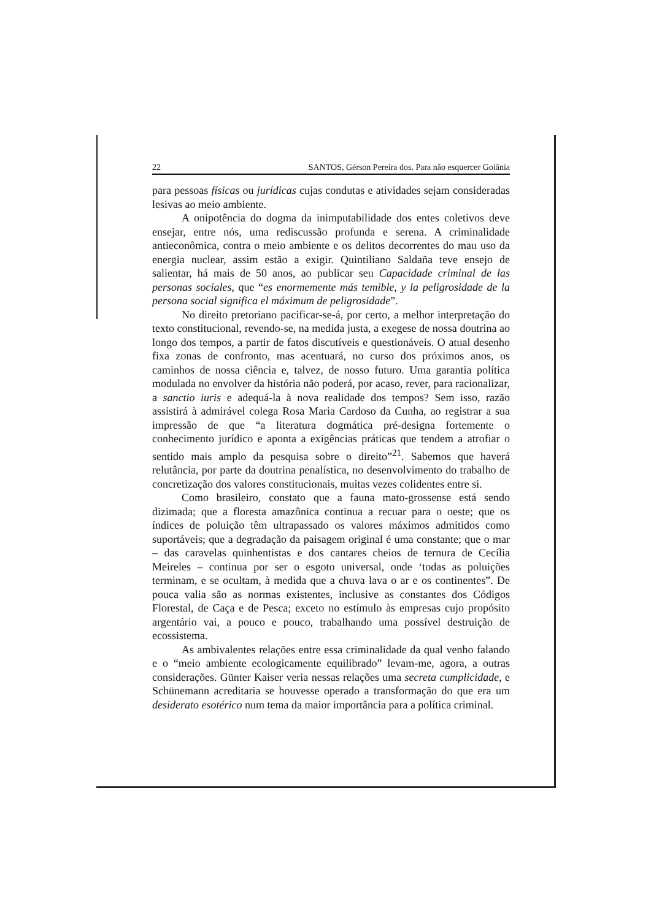22 SANTOS, Gérson Pereira dos. Para não esquercer Goiânia
para pessoas físicas ou jurídicas cujas condutas e atividades sejam consideradas lesivas ao meio ambiente.
A onipotência do dogma da inimputabilidade dos entes coletivos deve ensejar, entre nós, uma rediscussão profunda e serena. A criminalidade antieconômica, contra o meio ambiente e os delitos decorrentes do mau uso da energia nuclear, assim estão a exigir. Quintiliano Saldaña teve ensejo de salientar, há mais de 50 anos, ao publicar seu Capacidade criminal de las personas sociales, que “es enormemente más temible, y la peligrosidade de la persona social significa el máximum de peligrosidade”.
No direito pretoriano pacificar-se-á, por certo, a melhor interpretação do texto constitucional, revendo-se, na medida justa, a exegese de nossa doutrina ao longo dos tempos, a partir de fatos discutíveis e questionáveis. O atual desenho fixa zonas de confronto, mas acentuará, no curso dos próximos anos, os caminhos de nossa ciência e, talvez, de nosso futuro. Uma garantia política modulada no envolver da história não poderá, por acaso, rever, para racionalizar, a sanctio iuris e adequá-la à nova realidade dos tempos? Sem isso, razão assistirá à admirável colega Rosa Maria Cardoso da Cunha, ao registrar a sua impressão de que “a literatura dogmática pré-designa fortemente o conhecimento jurídico e aponta a exigências práticas que tendem a atrofiar o sentido mais amplo da pesquisa sobre o direito”<sup>21</sup>. Sabemos que haverá relutância, por parte da doutrina penalística, no desenvolvimento do trabalho de concretização dos valores constitucionais, muitas vezes colidentes entre si.
Como brasileiro, constato que a fauna mato-grossense está sendo dizimada; que a floresta amazônica continua a recuar para o oeste; que os índices de poluição têm ultrapassado os valores máximos admitidos como suportáveis; que a degradação da paisagem original é uma constante; que o mar – das caravelas quinhentistas e dos cantares cheios de ternura de Cecília Meireles – continua por ser o esgoto universal, onde ‘todas as poluições terminam, e se ocultam, à medida que a chuva lava o ar e os continentes”. De pouca valia são as normas existentes, inclusive as constantes dos Códigos Florestal, de Caça e de Pesca; exceto no estímulo às empresas cujo propósito argentário vai, a pouco e pouco, trabalhando uma possível destruição de ecossistema.
As ambivalentes relações entre essa criminalidade da qual venho falando e o “meio ambiente ecologicamente equilibrado” levam-me, agora, a outras considerações. Günter Kaiser veria nessas relações uma secreta cumplicidade, e Schünemann acreditaria se houvesse operado a transformação do que era um desiderato esotérico num tema da maior importância para a política criminal.